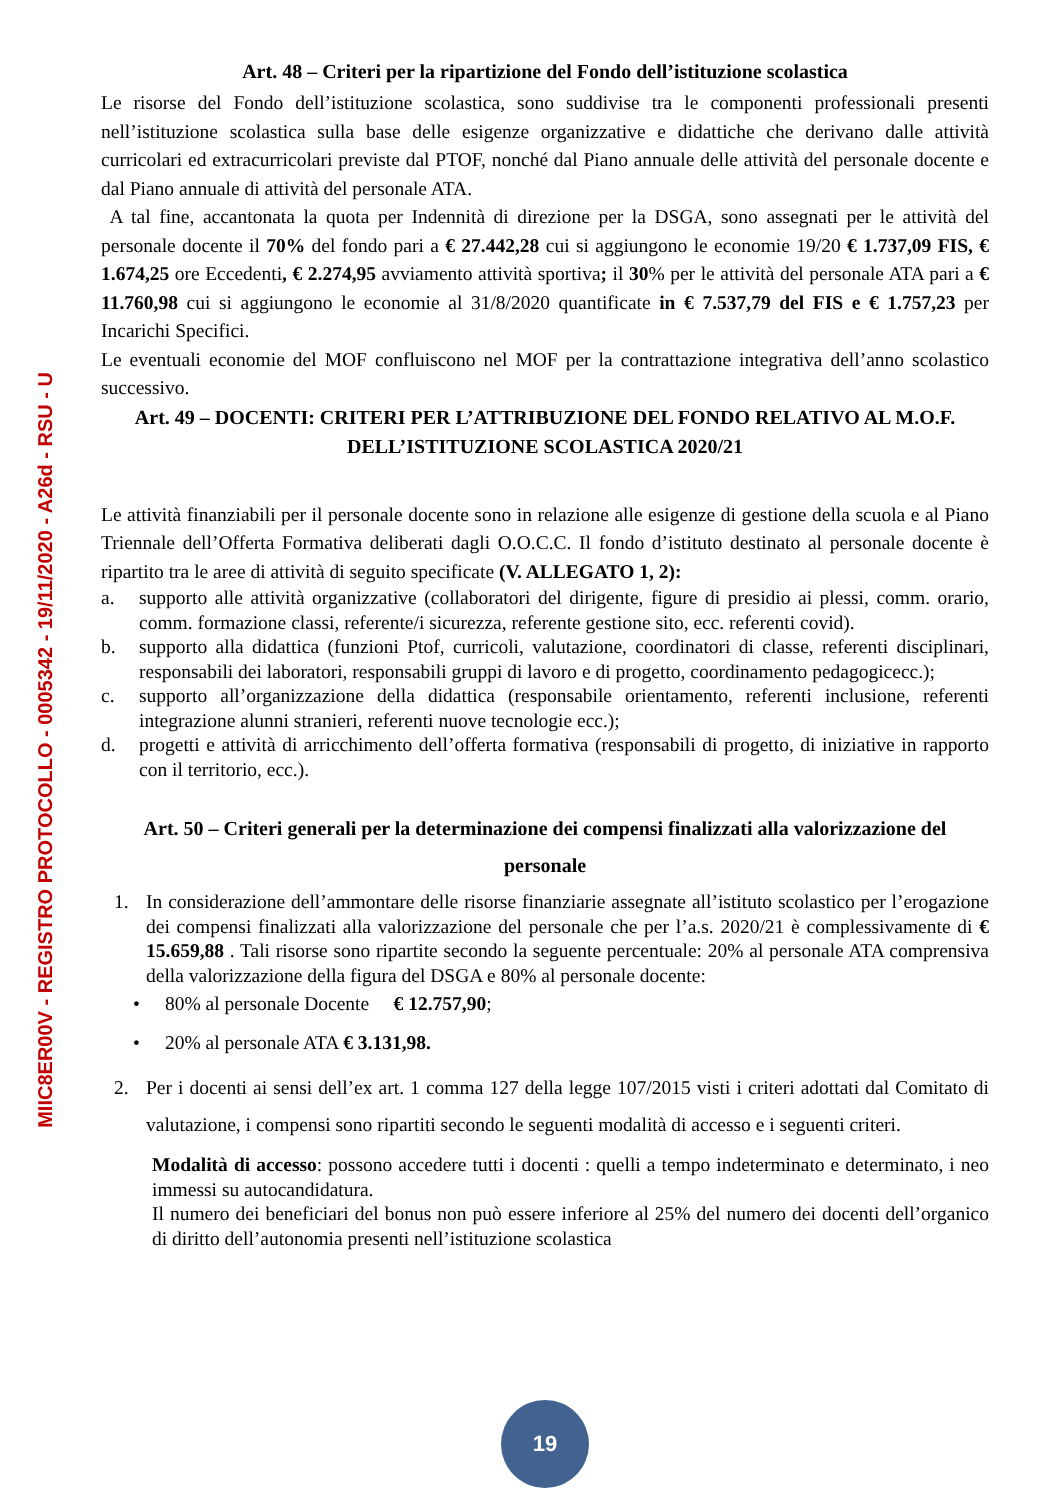MIIC8ER00V - REGISTRO PROTOCOLLO - 0005342 - 19/11/2020 - A26d - RSU - U
Art. 48 – Criteri per la ripartizione del Fondo dell’istituzione scolastica
Le risorse del Fondo dell’istituzione scolastica, sono suddivise tra le componenti professionali presenti nell’istituzione scolastica sulla base delle esigenze organizzative e didattiche che derivano dalle attività curricolari ed extracurricolari previste dal PTOF, nonché dal Piano annuale delle attività del personale docente e dal Piano annuale di attività del personale ATA.
A tal fine, accantonata la quota per Indennità di direzione per la DSGA, sono assegnati per le attività del personale docente il 70% del fondo pari a € 27.442,28 cui si aggiungono le economie 19/20 € 1.737,09 FIS, € 1.674,25 ore Eccedenti, € 2.274,95 avviamento attività sportiva; il 30% per le attività del personale ATA pari a € 11.760,98 cui si aggiungono le economie al 31/8/2020 quantificate in € 7.537,79 del FIS e € 1.757,23 per Incarichi Specifici.
Le eventuali economie del MOF confluiscono nel MOF per la contrattazione integrativa dell’anno scolastico successivo.
Art. 49 – DOCENTI: CRITERI PER L’ATTRIBUZIONE DEL FONDO RELATIVO AL M.O.F. DELL’ISTITUZIONE SCOLASTICA 2020/21
Le attività finanziabili per il personale docente sono in relazione alle esigenze di gestione della scuola e al Piano Triennale dell’Offerta Formativa deliberati dagli O.O.C.C. Il fondo d’istituto destinato al personale docente è ripartito tra le aree di attività di seguito specificate (V. ALLEGATO 1, 2):
a. supporto alle attività organizzative (collaboratori del dirigente, figure di presidio ai plessi, comm. orario, comm. formazione classi, referente/i sicurezza, referente gestione sito, ecc. referenti covid).
b. supporto alla didattica (funzioni Ptof, curricoli, valutazione, coordinatori di classe, referenti disciplinari, responsabili dei laboratori, responsabili gruppi di lavoro e di progetto, coordinamento pedagogicecc.);
c. supporto all’organizzazione della didattica (responsabile orientamento, referenti inclusione, referenti integrazione alunni stranieri, referenti nuove tecnologie ecc.);
d. progetti e attività di arricchimento dell’offerta formativa (responsabili di progetto, di iniziative in rapporto con il territorio, ecc.).
Art. 50 – Criteri generali per la determinazione dei compensi finalizzati alla valorizzazione del personale
1. In considerazione dell’ammontare delle risorse finanziarie assegnate all’istituto scolastico per l’erogazione dei compensi finalizzati alla valorizzazione del personale che per l’a.s. 2020/21 è complessivamente di € 15.659,88 . Tali risorse sono ripartite secondo la seguente percentuale: 20% al personale ATA comprensiva della valorizzazione della figura del DSGA e 80% al personale docente:
• 80% al personale Docente € 12.757,90;
• 20% al personale ATA € 3.131,98.
2. Per i docenti ai sensi dell’ex art. 1 comma 127 della legge 107/2015 visti i criteri adottati dal Comitato di valutazione, i compensi sono ripartiti secondo le seguenti modalità di accesso e i seguenti criteri.
Modalità di accesso: possono accedere tutti i docenti : quelli a tempo indeterminato e determinato, i neo immessi su autocandidatura.
Il numero dei beneficiari del bonus non può essere inferiore al 25% del numero dei docenti dell’organico di diritto dell’autonomia presenti nell’istituzione scolastica
19